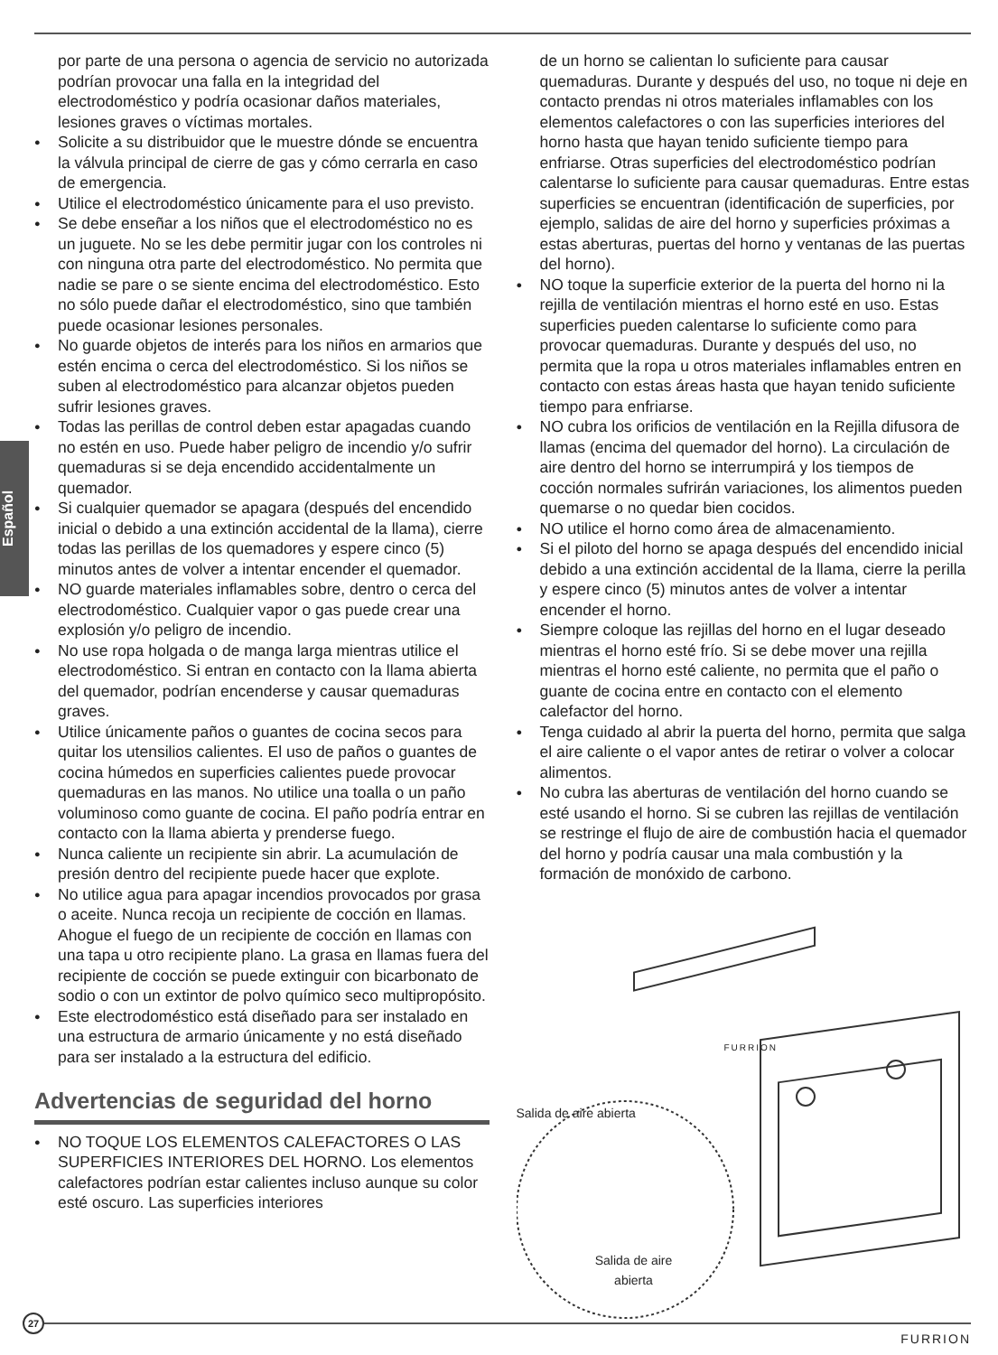Español
por parte de una persona o agencia de servicio no autorizada podrían provocar una falla en la integridad del electrodoméstico y podría ocasionar daños materiales, lesiones graves o víctimas mortales.
Solicite a su distribuidor que le muestre dónde se encuentra la válvula principal de cierre de gas y cómo cerrarla en caso de emergencia.
Utilice el electrodoméstico únicamente para el uso previsto.
Se debe enseñar a los niños que el electrodoméstico no es un juguete. No se les debe permitir jugar con los controles ni con ninguna otra parte del electrodoméstico. No permita que nadie se pare o se siente encima del electrodoméstico. Esto no sólo puede dañar el electrodoméstico, sino que también puede ocasionar lesiones personales.
No guarde objetos de interés para los niños en armarios que estén encima o cerca del electrodoméstico. Si los niños se suben al electrodoméstico para alcanzar objetos pueden sufrir lesiones graves.
Todas las perillas de control deben estar apagadas cuando no estén en uso. Puede haber peligro de incendio y/o sufrir quemaduras si se deja encendido accidentalmente un quemador.
Si cualquier quemador se apagara (después del encendido inicial o debido a una extinción accidental de la llama), cierre todas las perillas de los quemadores y espere cinco (5) minutos antes de volver a intentar encender el quemador.
NO guarde materiales inflamables sobre, dentro o cerca del electrodoméstico. Cualquier vapor o gas puede crear una explosión y/o peligro de incendio.
No use ropa holgada o de manga larga mientras utilice el electrodoméstico. Si entran en contacto con la llama abierta del quemador, podrían encenderse y causar quemaduras graves.
Utilice únicamente paños o guantes de cocina secos para quitar los utensilios calientes. El uso de paños o guantes de cocina húmedos en superficies calientes puede provocar quemaduras en las manos. No utilice una toalla o un paño voluminoso como guante de cocina. El paño podría entrar en contacto con la llama abierta y prenderse fuego.
Nunca caliente un recipiente sin abrir. La acumulación de presión dentro del recipiente puede hacer que explote.
No utilice agua para apagar incendios provocados por grasa o aceite. Nunca recoja un recipiente de cocción en llamas. Ahogue el fuego de un recipiente de cocción en llamas con una tapa u otro recipiente plano. La grasa en llamas fuera del recipiente de cocción se puede extinguir con bicarbonato de sodio o con un extintor de polvo químico seco multipropósito.
Este electrodoméstico está diseñado para ser instalado en una estructura de armario únicamente y no está diseñado para ser instalado a la estructura del edificio.
Advertencias de seguridad del horno
NO TOQUE LOS ELEMENTOS CALEFACTORES O LAS SUPERFICIES INTERIORES DEL HORNO. Los elementos calefactores podrían estar calientes incluso aunque su color esté oscuro. Las superficies interiores
de un horno se calientan lo suficiente para causar quemaduras. Durante y después del uso, no toque ni deje en contacto prendas ni otros materiales inflamables con los elementos calefactores o con las superficies interiores del horno hasta que hayan tenido suficiente tiempo para enfriarse. Otras superficies del electrodoméstico podrían calentarse lo suficiente para causar quemaduras. Entre estas superficies se encuentran (identificación de superficies, por ejemplo, salidas de aire del horno y superficies próximas a estas aberturas, puertas del horno y ventanas de las puertas del horno).
NO toque la superficie exterior de la puerta del horno ni la rejilla de ventilación mientras el horno esté en uso. Estas superficies pueden calentarse lo suficiente como para provocar quemaduras. Durante y después del uso, no permita que la ropa u otros materiales inflamables entren en contacto con estas áreas hasta que hayan tenido suficiente tiempo para enfriarse.
NO cubra los orificios de ventilación en la Rejilla difusora de llamas (encima del quemador del horno). La circulación de aire dentro del horno se interrumpirá y los tiempos de cocción normales sufrirán variaciones, los alimentos pueden quemarse o no quedar bien cocidos.
NO utilice el horno como área de almacenamiento.
Si el piloto del horno se apaga después del encendido inicial debido a una extinción accidental de la llama, cierre la perilla y espere cinco (5) minutos antes de volver a intentar encender el horno.
Siempre coloque las rejillas del horno en el lugar deseado mientras el horno esté frío. Si se debe mover una rejilla mientras el horno esté caliente, no permita que el paño o guante de cocina entre en contacto con el elemento calefactor del horno.
Tenga cuidado al abrir la puerta del horno, permita que salga el aire caliente o el vapor antes de retirar o volver a colocar alimentos.
No cubra las aberturas de ventilación del horno cuando se esté usando el horno. Si se cubren las rejillas de ventilación se restringe el flujo de aire de combustión hacia el quemador del horno y podría causar una mala combustión y la formación de monóxido de carbono.
Salida de aire abierta
Salida de aire abierta
FURRION
27
FURRION